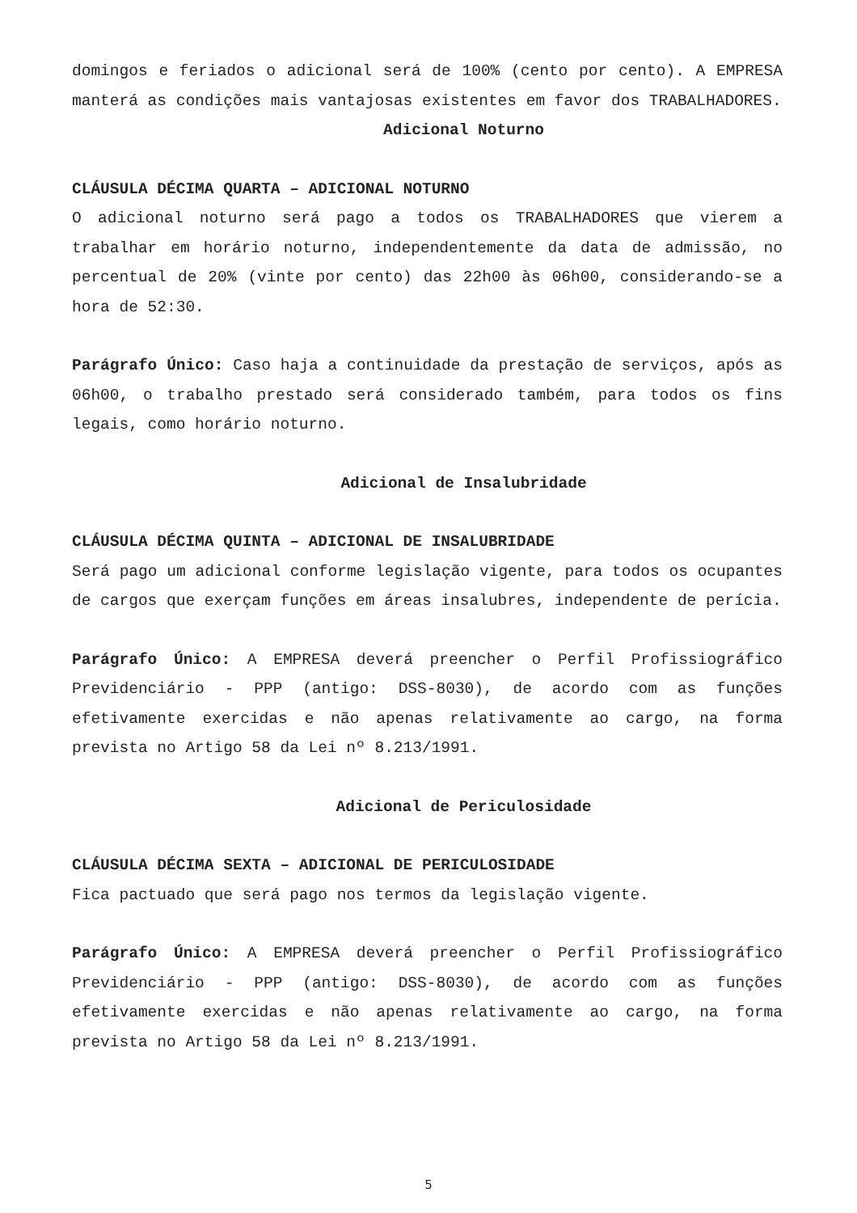domingos e feriados o adicional será de 100% (cento por cento). A EMPRESA manterá as condições mais vantajosas existentes em favor dos TRABALHADORES.
Adicional Noturno
CLÁUSULA DÉCIMA QUARTA – ADICIONAL NOTURNO
O adicional noturno será pago a todos os TRABALHADORES que vierem a trabalhar em horário noturno, independentemente da data de admissão, no percentual de 20% (vinte por cento) das 22h00 às 06h00, considerando-se a hora de 52:30.
Parágrafo Único: Caso haja a continuidade da prestação de serviços, após as 06h00, o trabalho prestado será considerado também, para todos os fins legais, como horário noturno.
Adicional de Insalubridade
CLÁUSULA DÉCIMA QUINTA – ADICIONAL DE INSALUBRIDADE
Será pago um adicional conforme legislação vigente, para todos os ocupantes de cargos que exerçam funções em áreas insalubres, independente de perícia.
Parágrafo Único: A EMPRESA deverá preencher o Perfil Profissiográfico Previdenciário - PPP (antigo: DSS-8030), de acordo com as funções efetivamente exercidas e não apenas relativamente ao cargo, na forma prevista no Artigo 58 da Lei nº 8.213/1991.
Adicional de Periculosidade
CLÁUSULA DÉCIMA SEXTA – ADICIONAL DE PERICULOSIDADE
Fica pactuado que será pago nos termos da legislação vigente.
Parágrafo Único: A EMPRESA deverá preencher o Perfil Profissiográfico Previdenciário - PPP (antigo: DSS-8030), de acordo com as funções efetivamente exercidas e não apenas relativamente ao cargo, na forma prevista no Artigo 58 da Lei nº 8.213/1991.
5